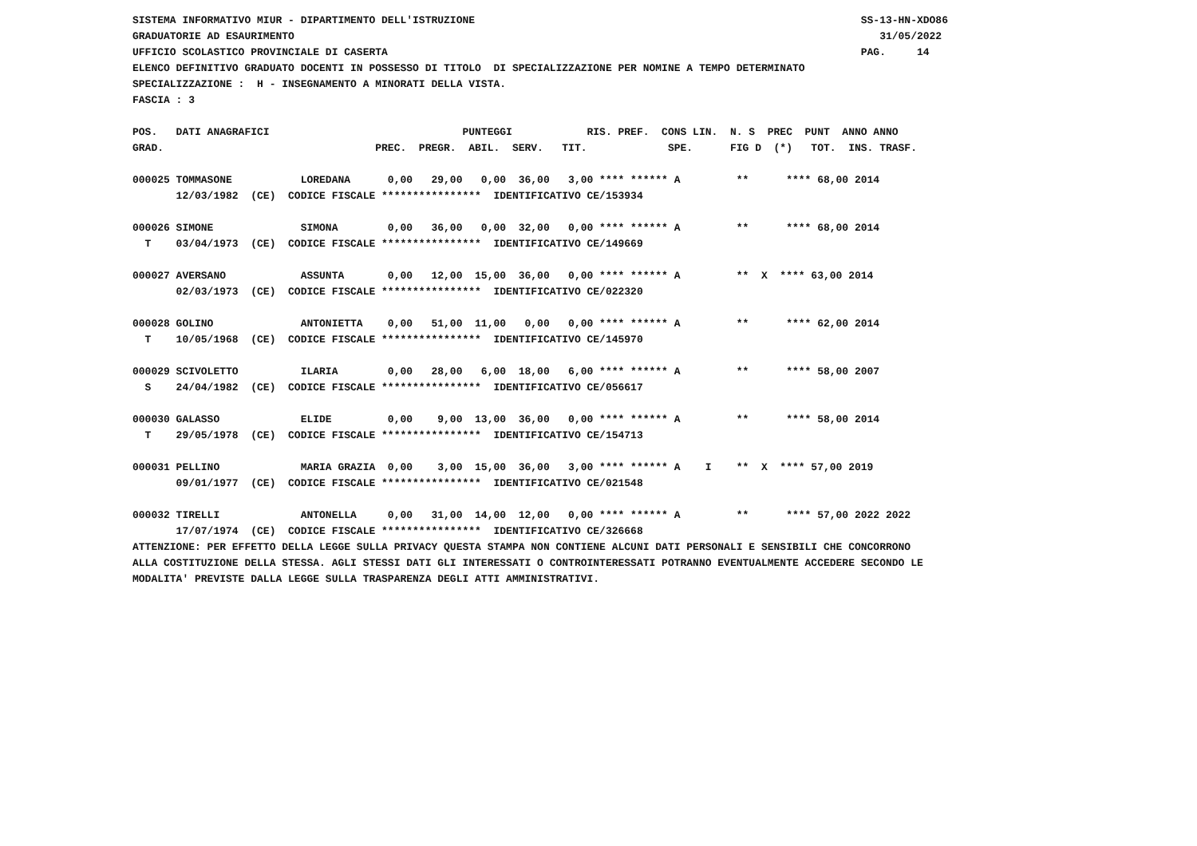SISTEMA INFORMATIVO MIUR - DIPARTIMENTO DELL'ISTRUZIONE                                                              SS-13-HN-XDO86
GRADUATORIE AD ESAURIMENTO                                                                                              31/05/2022
UFFICIO SCOLASTICO PROVINCIALE DI CASERTA                                                                            PAG.     14
ELENCO DEFINITIVO GRADUATO DOCENTI IN POSSESSO DI TITOLO  DI SPECIALIZZAZIONE PER NOMINE A TEMPO DETERMINATO
SPECIALIZZAZIONE :  H - INSEGNAMENTO A MINORATI DELLA VISTA.
FASCIA : 3

POS.   DATI ANAGRAFICI                               PUNTEGGI            RIS. PREF.  CONS LIN.  N. S  PREC  PUNT  ANNO ANNO
GRAD.                                  PREC.  PREGR.  ABIL.  SERV.   TIT.             SPE.      FIG D  (*)   TOT.  INS. TRASF.

000025 TOMMASONE           LOREDANA      0,00   29,00   0,00  36,00   3,00 **** ****** A         **      **** 68,00 2014
       12/03/1982  (CE)  CODICE FISCALE ****************  IDENTIFICATIVO CE/153934

000026 SIMONE              SIMONA        0,00   36,00   0,00  32,00   0,00 **** ****** A         **      **** 68,00 2014
  T    03/04/1973  (CE)  CODICE FISCALE ****************  IDENTIFICATIVO CE/149669

000027 AVERSANO            ASSUNTA       0,00   12,00  15,00  36,00   0,00 **** ****** A         **  X  **** 63,00 2014
       02/03/1973  (CE)  CODICE FISCALE ****************  IDENTIFICATIVO CE/022320

000028 GOLINO              ANTONIETTA    0,00   51,00  11,00   0,00   0,00 **** ****** A         **      **** 62,00 2014
  T    10/05/1968  (CE)  CODICE FISCALE ****************  IDENTIFICATIVO CE/145970

000029 SCIVOLETTO          ILARIA        0,00   28,00   6,00  18,00   6,00 **** ****** A         **      **** 58,00 2007
  S    24/04/1982  (CE)  CODICE FISCALE ****************  IDENTIFICATIVO CE/056617

000030 GALASSO             ELIDE         0,00    9,00  13,00  36,00   0,00 **** ****** A         **      **** 58,00 2014
  T    29/05/1978  (CE)  CODICE FISCALE ****************  IDENTIFICATIVO CE/154713

000031 PELLINO             MARIA GRAZIA  0,00    3,00  15,00  36,00   3,00 **** ****** A    I    **  X  **** 57,00 2019
       09/01/1977  (CE)  CODICE FISCALE ****************  IDENTIFICATIVO CE/021548

000032 TIRELLI             ANTONELLA     0,00   31,00  14,00  12,00   0,00 **** ****** A         **      **** 57,00 2022 2022
       17/07/1974  (CE)  CODICE FISCALE ****************  IDENTIFICATIVO CE/326668
ATTENZIONE: PER EFFETTO DELLA LEGGE SULLA PRIVACY QUESTA STAMPA NON CONTIENE ALCUNI DATI PERSONALI E SENSIBILI CHE CONCORRONO
ALLA COSTITUZIONE DELLA STESSA. AGLI STESSI DATI GLI INTERESSATI O CONTROINTERESSATI POTRANNO EVENTUALMENTE ACCEDERE SECONDO LE
MODALITA' PREVISTE DALLA LEGGE SULLA TRASPARENZA DEGLI ATTI AMMINISTRATIVI.